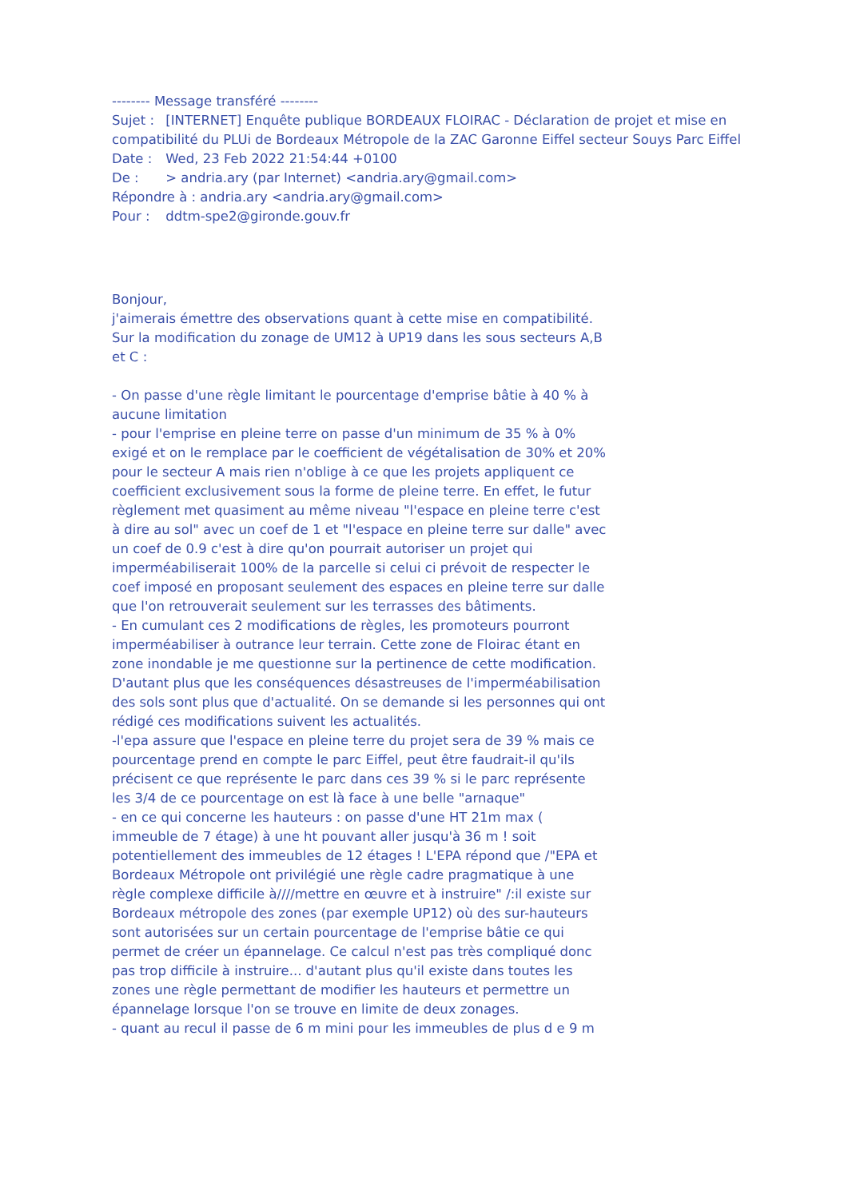-------- Message transféré --------
Sujet : [INTERNET] Enquête publique BORDEAUX FLOIRAC - Déclaration de projet et mise en compatibilité du PLUi de Bordeaux Métropole de la ZAC Garonne Eiffel secteur Souys Parc Eiffel
Date : Wed, 23 Feb 2022 21:54:44 +0100
De : > andria.ary (par Internet) <andria.ary@gmail.com>
Répondre à : andria.ary <andria.ary@gmail.com>
Pour : ddtm-spe2@gironde.gouv.fr
Bonjour,
j'aimerais émettre des observations quant à cette mise en compatibilité.
Sur la modification du zonage de UM12 à UP19 dans les sous secteurs A,B et C :
- On passe d'une règle limitant le pourcentage d'emprise bâtie à 40 % à aucune limitation
- pour l'emprise en pleine terre on passe d'un minimum de 35 % à 0% exigé et on le remplace par le coefficient de végétalisation de 30% et 20% pour le secteur A mais rien n'oblige à ce que les projets appliquent ce coefficient exclusivement sous la forme de pleine terre. En effet, le futur règlement met quasiment au même niveau "l'espace en pleine terre c'est à dire au sol" avec un coef de 1 et "l'espace en pleine terre sur dalle" avec un coef de 0.9 c'est à dire qu'on pourrait autoriser un projet qui imperméabiliserait 100% de la parcelle si celui ci prévoit de respecter le coef imposé en proposant seulement des espaces en pleine terre sur dalle que l'on retrouverait seulement sur les terrasses des bâtiments.
- En cumulant ces 2 modifications de règles, les promoteurs pourront imperméabiliser à outrance leur terrain. Cette zone de Floirac étant en zone inondable je me questionne sur la pertinence de cette modification. D'autant plus que les conséquences désastreuses de l'imperméabilisation des sols sont plus que d'actualité. On se demande si les personnes qui ont rédigé ces modifications suivent les actualités.
-l'epa assure que l'espace en pleine terre du projet sera de 39 % mais ce pourcentage prend en compte le parc Eiffel, peut être faudrait-il qu'ils précisent ce que représente le parc dans ces 39 % si le parc représente les 3/4 de ce pourcentage on est là face à une belle "arnaque"
- en ce qui concerne les hauteurs : on passe d'une HT 21m max ( immeuble de 7 étage) à une ht pouvant aller jusqu'à 36 m ! soit potentiellement des immeubles de 12 étages ! L'EPA répond que /"EPA et Bordeaux Métropole ont privilégié une règle cadre pragmatique à une règle complexe difficile à////mettre en œuvre et à instruire" /:il existe sur Bordeaux métropole des zones (par exemple UP12) où des sur-hauteurs sont autorisées sur un certain pourcentage de l'emprise bâtie ce qui permet de créer un épannelage. Ce calcul n'est pas très compliqué donc pas trop difficile à instruire... d'autant plus qu'il existe dans toutes les zones une règle permettant de modifier les hauteurs et permettre un épannelage lorsque l'on se trouve en limite de deux zonages.
- quant au recul il passe de 6 m mini pour les immeubles de plus d e 9 m